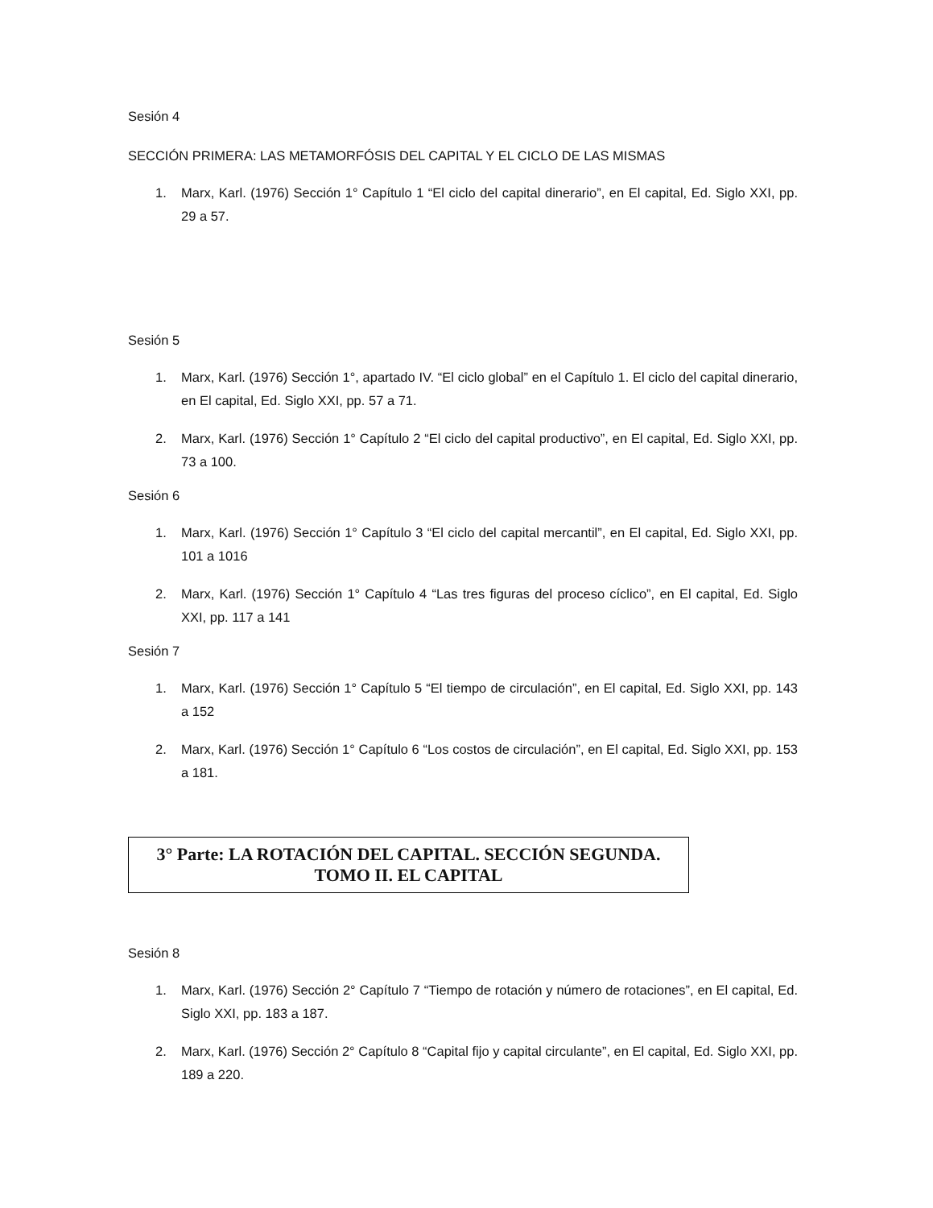Sesión 4
SECCIÓN PRIMERA: LAS METAMORFÓSIS DEL CAPITAL Y EL CICLO DE LAS MISMAS
1. Marx, Karl. (1976) Sección 1° Capítulo 1 “El ciclo del capital dinerario”, en El capital, Ed. Siglo XXI, pp. 29 a 57.
Sesión 5
1. Marx, Karl. (1976) Sección 1°, apartado IV. “El ciclo global” en el Capítulo 1. El ciclo del capital dinerario, en El capital, Ed. Siglo XXI, pp. 57 a 71.
2. Marx, Karl. (1976) Sección 1° Capítulo 2 “El ciclo del capital productivo”, en El capital, Ed. Siglo XXI, pp. 73 a 100.
Sesión 6
1. Marx, Karl. (1976) Sección 1° Capítulo 3 “El ciclo del capital mercantil”, en El capital, Ed. Siglo XXI, pp. 101 a 1016
2. Marx, Karl. (1976) Sección 1° Capítulo 4 “Las tres figuras del proceso cíclico”, en El capital, Ed. Siglo XXI, pp. 117 a 141
Sesión 7
1. Marx, Karl. (1976) Sección 1° Capítulo 5 “El tiempo de circulación”, en El capital, Ed. Siglo XXI, pp. 143 a 152
2. Marx, Karl. (1976) Sección 1° Capítulo 6 “Los costos de circulación”, en El capital, Ed. Siglo XXI, pp. 153 a 181.
3° Parte: LA ROTACIÓN DEL CAPITAL. SECCIÓN SEGUNDA.
TOMO II. EL CAPITAL
Sesión 8
1. Marx, Karl. (1976) Sección 2° Capítulo 7 “Tiempo de rotación y número de rotaciones”, en El capital, Ed. Siglo XXI, pp. 183 a 187.
2. Marx, Karl. (1976) Sección 2° Capítulo 8 “Capital fijo y capital circulante”, en El capital, Ed. Siglo XXI, pp. 189 a 220.